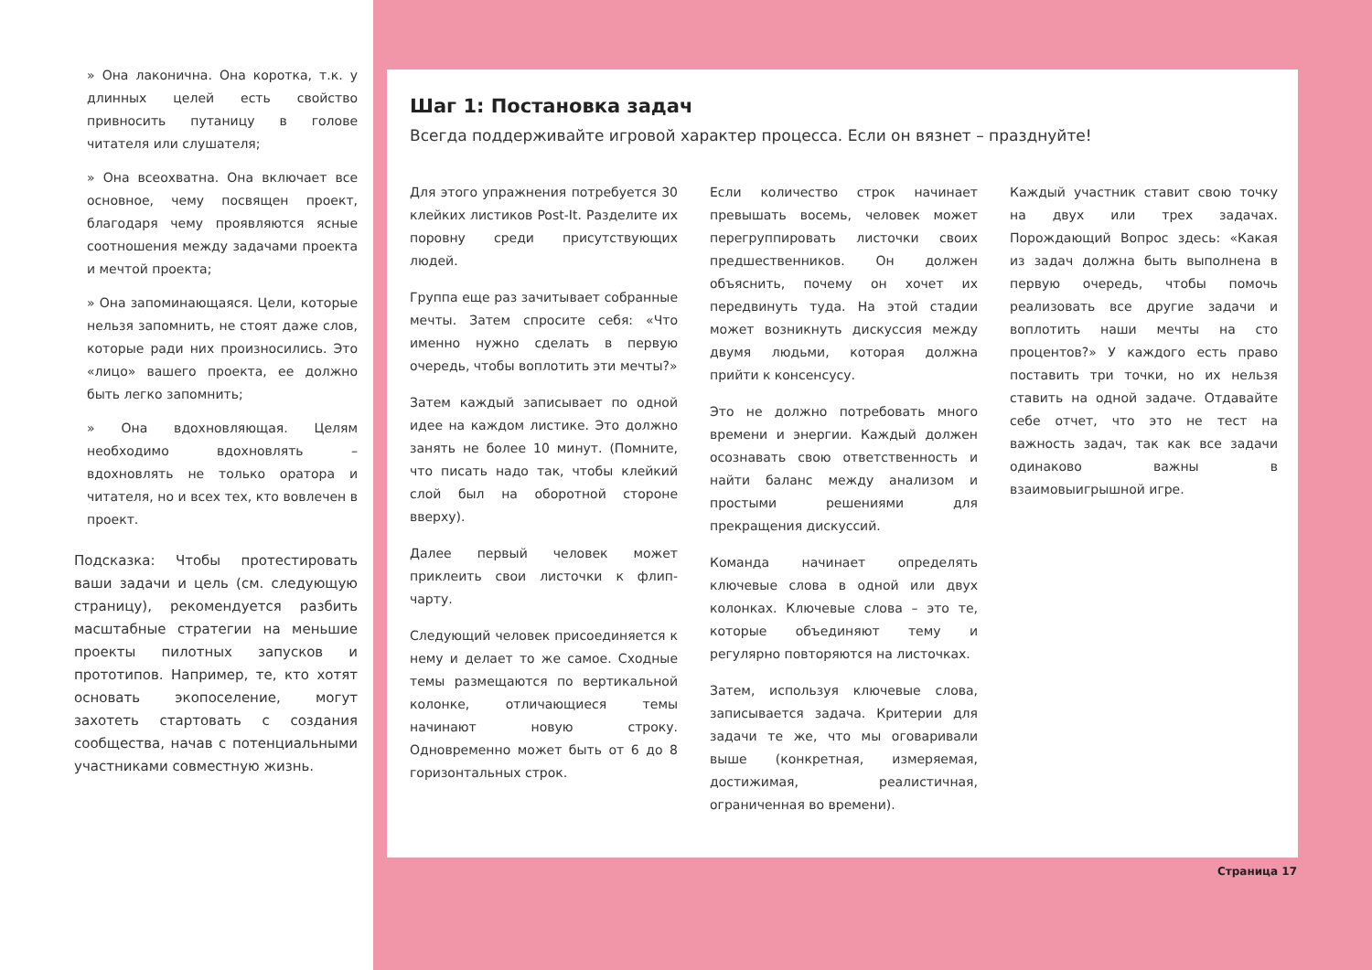» Она лаконична. Она коротка, т.к. у длинных целей есть свойство привносить путаницу в голове читателя или слушателя;
» Она всеохватна. Она включает все основное, чему посвящен проект, благодаря чему проявляются ясные соотношения между задачами проекта и мечтой проекта;
» Она запоминающаяся. Цели, которые нельзя запомнить, не стоят даже слов, которые ради них произносились. Это «лицо» вашего проекта, ее должно быть легко запомнить;
» Она вдохновляющая. Целям необходимо вдохновлять – вдохновлять не только оратора и читателя, но и всех тех, кто вовлечен в проект.
Подсказка: Чтобы протестировать ваши задачи и цель (см. следующую страницу), рекомендуется разбить масштабные стратегии на меньшие проекты пилотных запусков и прототипов. Например, те, кто хотят основать экопоселение, могут захотеть стартовать с создания сообщества, начав с потенциальными участниками совместную жизнь.
Шаг 1: Постановка задач
Всегда поддерживайте игровой характер процесса. Если он вязнет – празднуйте!
Для этого упражнения потребуется 30 клейких листиков Post-It. Разделите их поровну среди присутствующих людей.
Группа еще раз зачитывает собранные мечты. Затем спросите себя: «Что именно нужно сделать в первую очередь, чтобы воплотить эти мечты?»
Затем каждый записывает по одной идее на каждом листике. Это должно занять не более 10 минут. (Помните, что писать надо так, чтобы клейкий слой был на оборотной стороне вверху).
Далее первый человек может приклеить свои листочки к флип-чарту.
Следующий человек присоединяется к нему и делает то же самое. Сходные темы размещаются по вертикальной колонке, отличающиеся темы начинают новую строку. Одновременно может быть от 6 до 8 горизонтальных строк.
Если количество строк начинает превышать восемь, человек может перегруппировать листочки своих предшественников. Он должен объяснить, почему он хочет их передвинуть туда. На этой стадии может возникнуть дискуссия между двумя людьми, которая должна прийти к консенсусу.
Это не должно потребовать много времени и энергии. Каждый должен осознавать свою ответственность и найти баланс между анализом и простыми решениями для прекращения дискуссий.
Команда начинает определять ключевые слова в одной или двух колонках. Ключевые слова – это те, которые объединяют тему и регулярно повторяются на листочках.
Затем, используя ключевые слова, записывается задача. Критерии для задачи те же, что мы оговаривали выше (конкретная, измеряемая, достижимая, реалистичная, ограниченная во времени).
Каждый участник ставит свою точку на двух или трех задачах. Порождающий Вопрос здесь: «Какая из задач должна быть выполнена в первую очередь, чтобы помочь реализовать все другие задачи и воплотить наши мечты на сто процентов?» У каждого есть право поставить три точки, но их нельзя ставить на одной задаче. Отдавайте себе отчет, что это не тест на важность задач, так как все задачи одинаково важны в взаимовыигрышной игре.
Страница 17